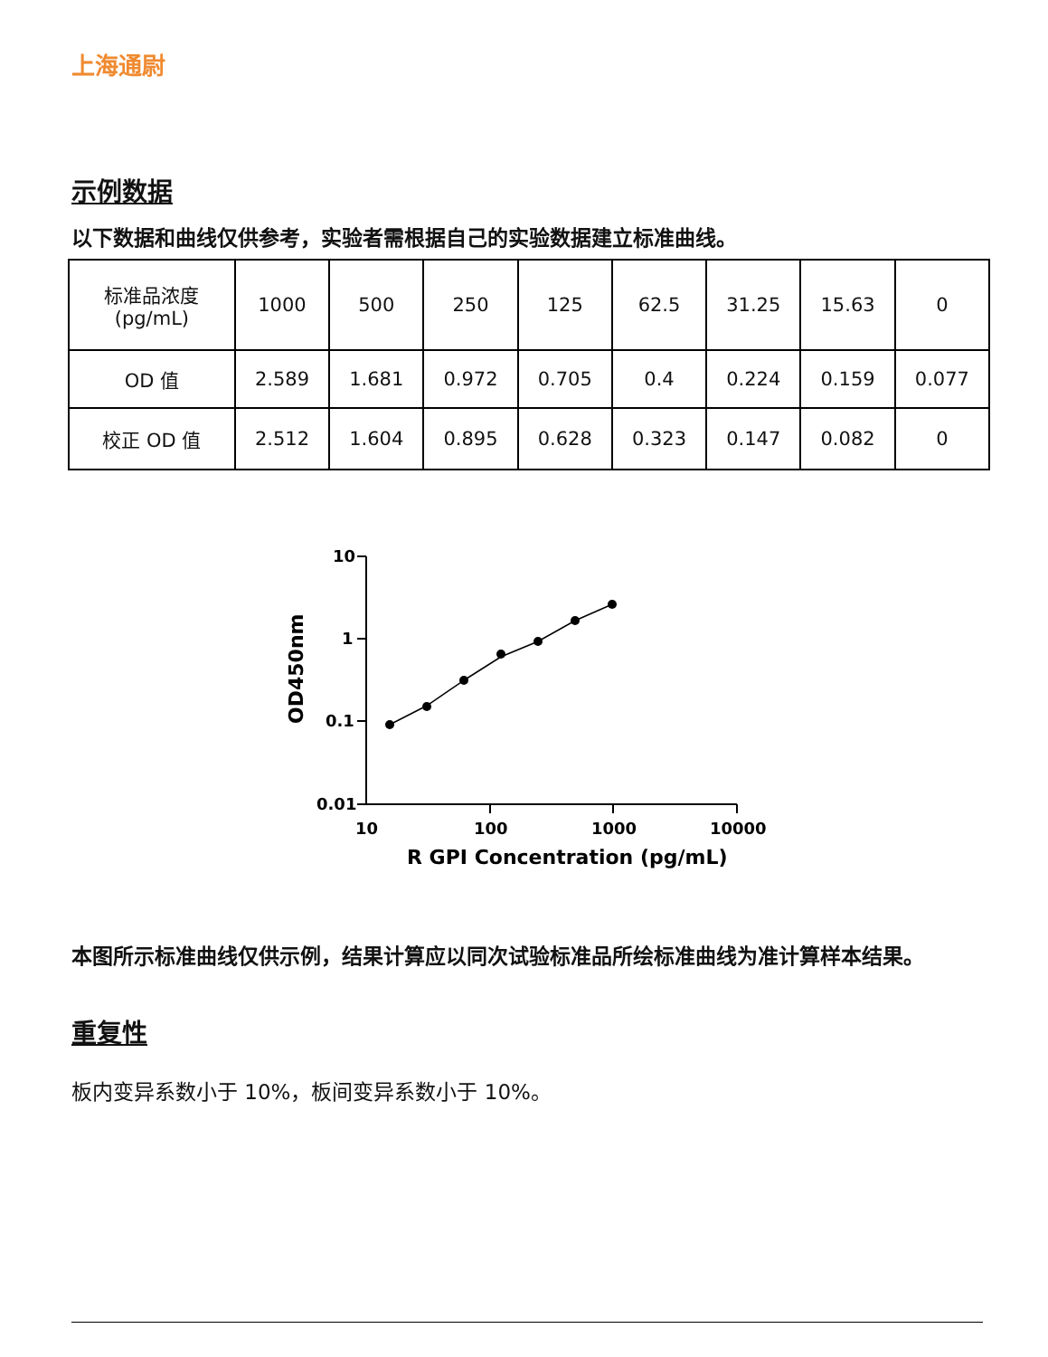上海通尉
示例数据
以下数据和曲线仅供参考，实验者需根据自己的实验数据建立标准曲线。
| 标准品浓度 (pg/mL) | 1000 | 500 | 250 | 125 | 62.5 | 31.25 | 15.63 | 0 |
| OD 值 | 2.589 | 1.681 | 0.972 | 0.705 | 0.4 | 0.224 | 0.159 | 0.077 |
| 校正 OD 值 | 2.512 | 1.604 | 0.895 | 0.628 | 0.323 | 0.147 | 0.082 | 0 |
10
1
0.1
0.01
10
100
1000
10000
R GPI Concentration (pg/mL)
OD450nm
本图所示标准曲线仅供示例，结果计算应以同次试验标准品所绘标准曲线为准计算样本结果。
重复性
板内变异系数小于 10%，板间变异系数小于 10%。